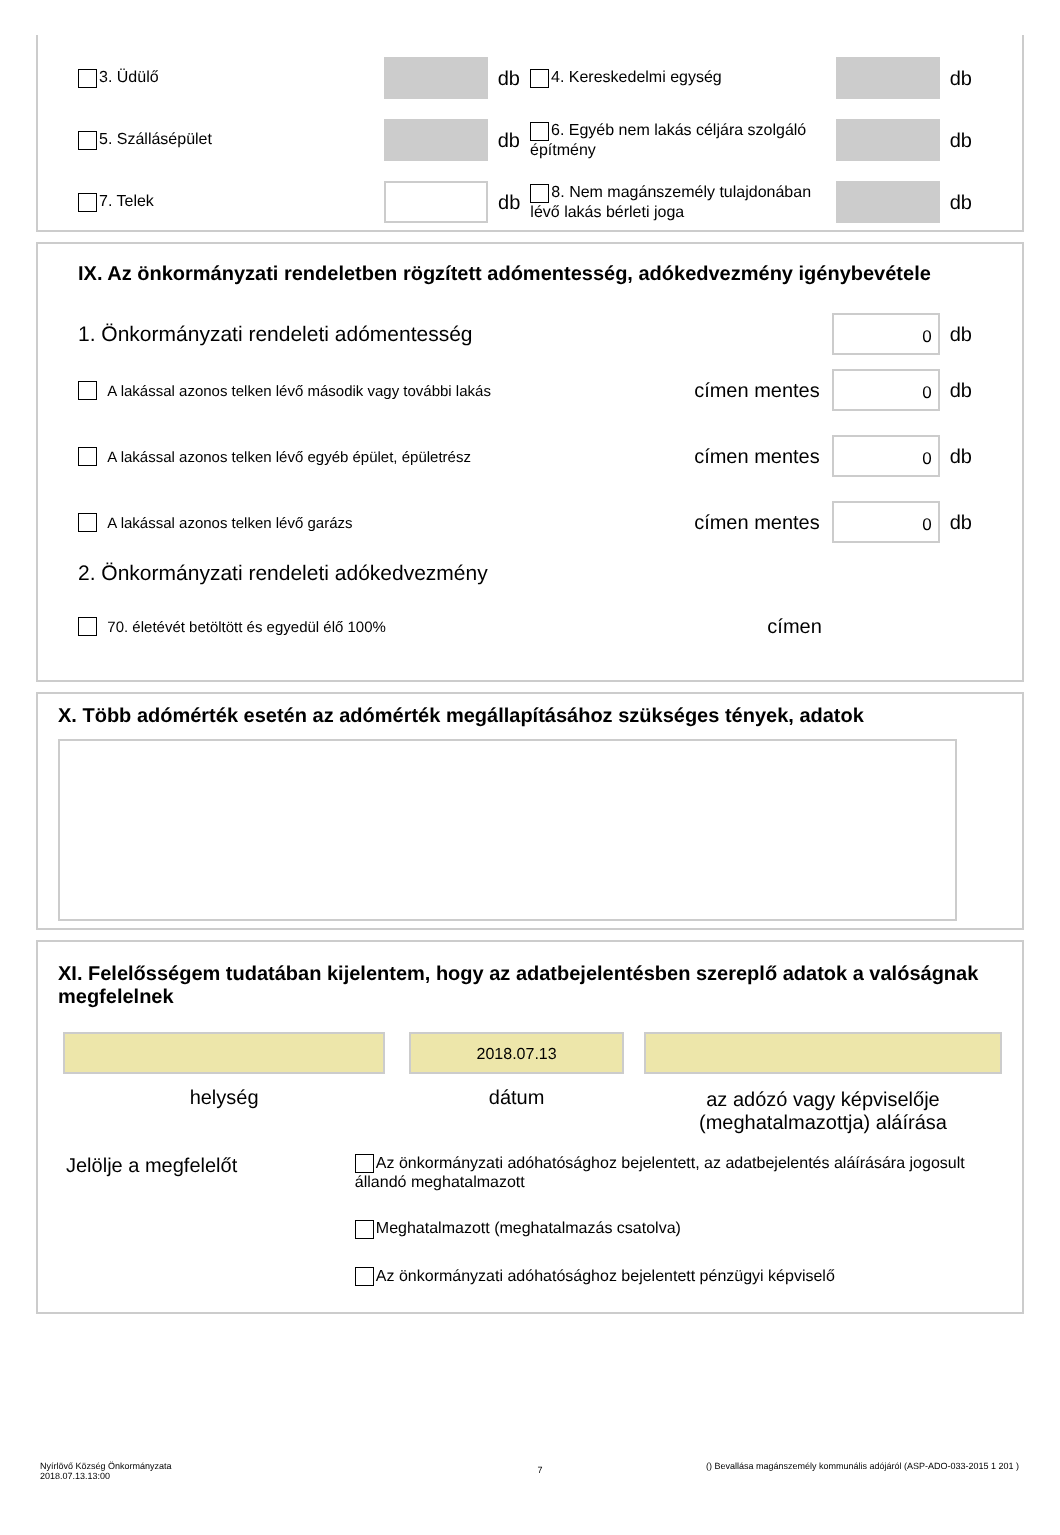3. Üdülő
db
4. Kereskedelmi egység
db
5. Szállásépület
db
6. Egyéb nem lakás céljára szolgáló építmény
db
7. Telek
db
8. Nem magánszemély tulajdonában lévő lakás bérleti joga
db
IX. Az önkormányzati rendeletben rögzített adómentesség, adókedvezmény igénybevétele
1. Önkormányzati rendeleti adómentesség 0 db
A lakással azonos telken lévő második vagy további lakás címen mentes 0 db
A lakással azonos telken lévő egyéb épület, épületrész címen mentes 0 db
A lakással azonos telken lévő garázs címen mentes 0 db
2. Önkormányzati rendeleti adókedvezmény
70. életévét betöltött és egyedül élő 100% címen
X. Több adómérték esetén az adómérték megállapításához szükséges tények, adatok
XI. Felelősségem tudatában kijelentem, hogy az adatbejelentésben szereplő adatok a valóságnak megfelelnek
helység
2018.07.13
dátum
az adózó vagy képviselője (meghatalmazottja) aláírása
Jelölje a megfelelőt
Az önkormányzati adóhatósághoz bejelentett, az adatbejelentés aláírására jogosult állandó meghatalmazott
Meghatalmazott (meghatalmazás csatolva)
Az önkormányzati adóhatósághoz bejelentett pénzügyi képviselő
Nyírlövő Község Önkormányzata
2018.07.13.13:00
7
() Bevallása magánszemély kommunális adójáról (ASP-ADO-033-2015 1 201 )